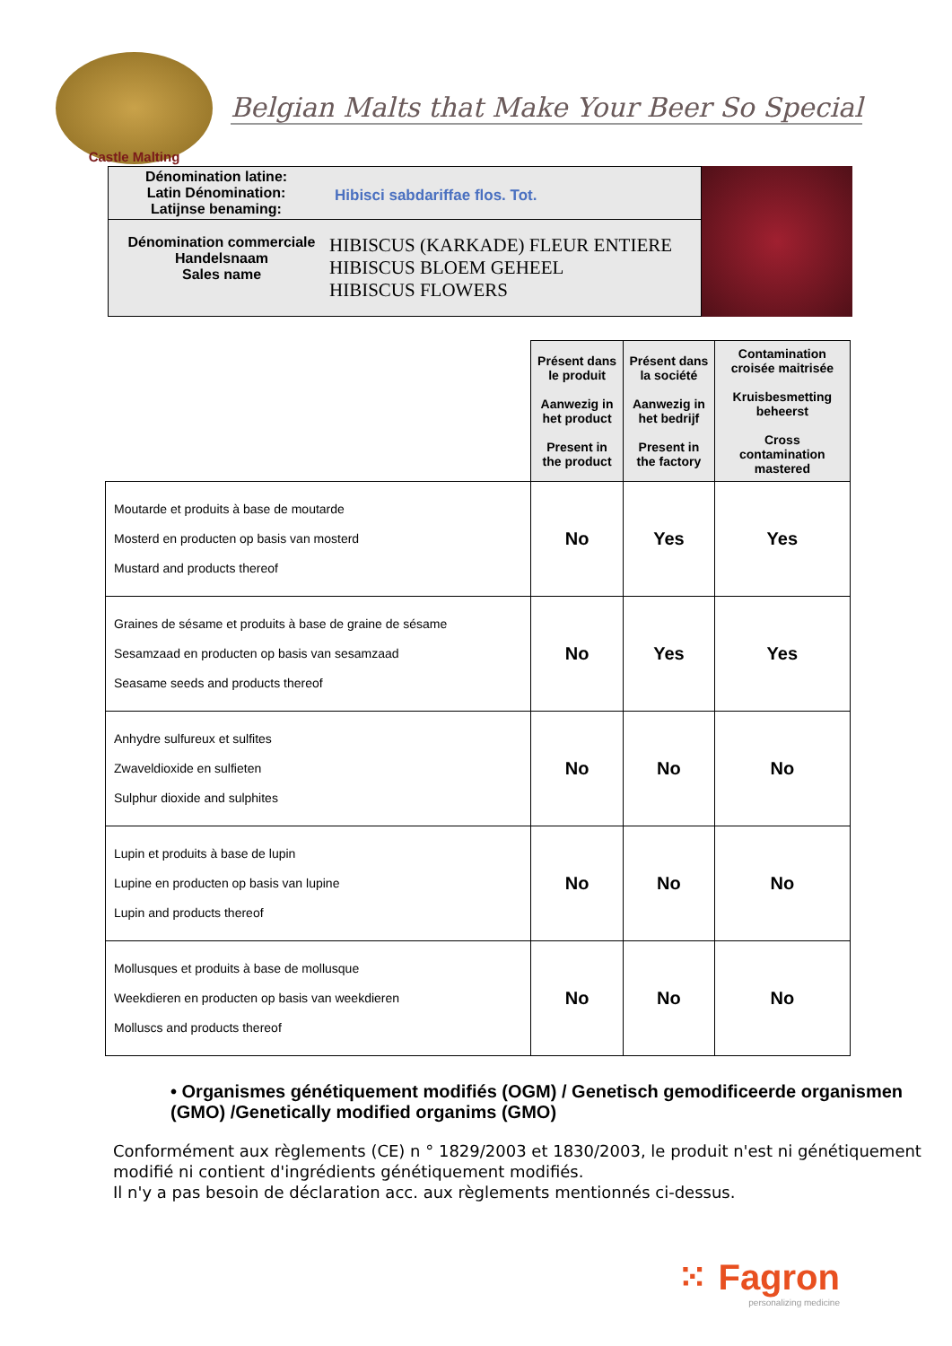Castle Malting
Belgian Malts that Make Your Beer So Special
Dénomination latine:
Latin Dénomination:
Latijnse benaming:
Hibisci sabdariffae flos. Tot.
Dénomination commerciale
Handelsnaam
Sales name
HIBISCUS (KARKADE) FLEUR ENTIERE
HIBISCUS BLOEM GEHEEL
HIBISCUS FLOWERS
| | Présent dans le produit Aanwezig in het product Present in the product | Présent dans la société Aanwezig in het bedrijf Present in the factory | Contamination croisée maitrisée Kruisbesmetting beheerst Cross contamination mastered |
| --- | --- | --- | --- |
| Moutarde et produits à base de moutarde Mosterd en producten op basis van mosterd Mustard and products thereof | No | Yes | Yes |
| Graines de sésame et produits à base de graine de sésame Sesamzaad en producten op basis van sesamzaad Seasame seeds and products thereof | No | Yes | Yes |
| Anhydre sulfureux et sulfites Zwaveldioxide en sulfieten Sulphur dioxide and sulphites | No | No | No |
| Lupin et produits à base de lupin Lupine en producten op basis van lupine Lupin and products thereof | No | No | No |
| Mollusques et produits à base de mollusque Weekdieren en producten op basis van weekdieren Molluscs and products thereof | No | No | No |
• Organismes génétiquement modifiés (OGM) / Genetisch gemodificeerde organismen (GMO) /Genetically modified organims (GMO)
Conformément aux règlements (CE) n ° 1829/2003 et 1830/2003, le produit n'est ni génétiquement modifié ni contient d'ingrédients génétiquement modifiés.
Il n'y a pas besoin de déclaration acc. aux règlements mentionnés ci-dessus.
⁙ Fagron
personalizing medicine